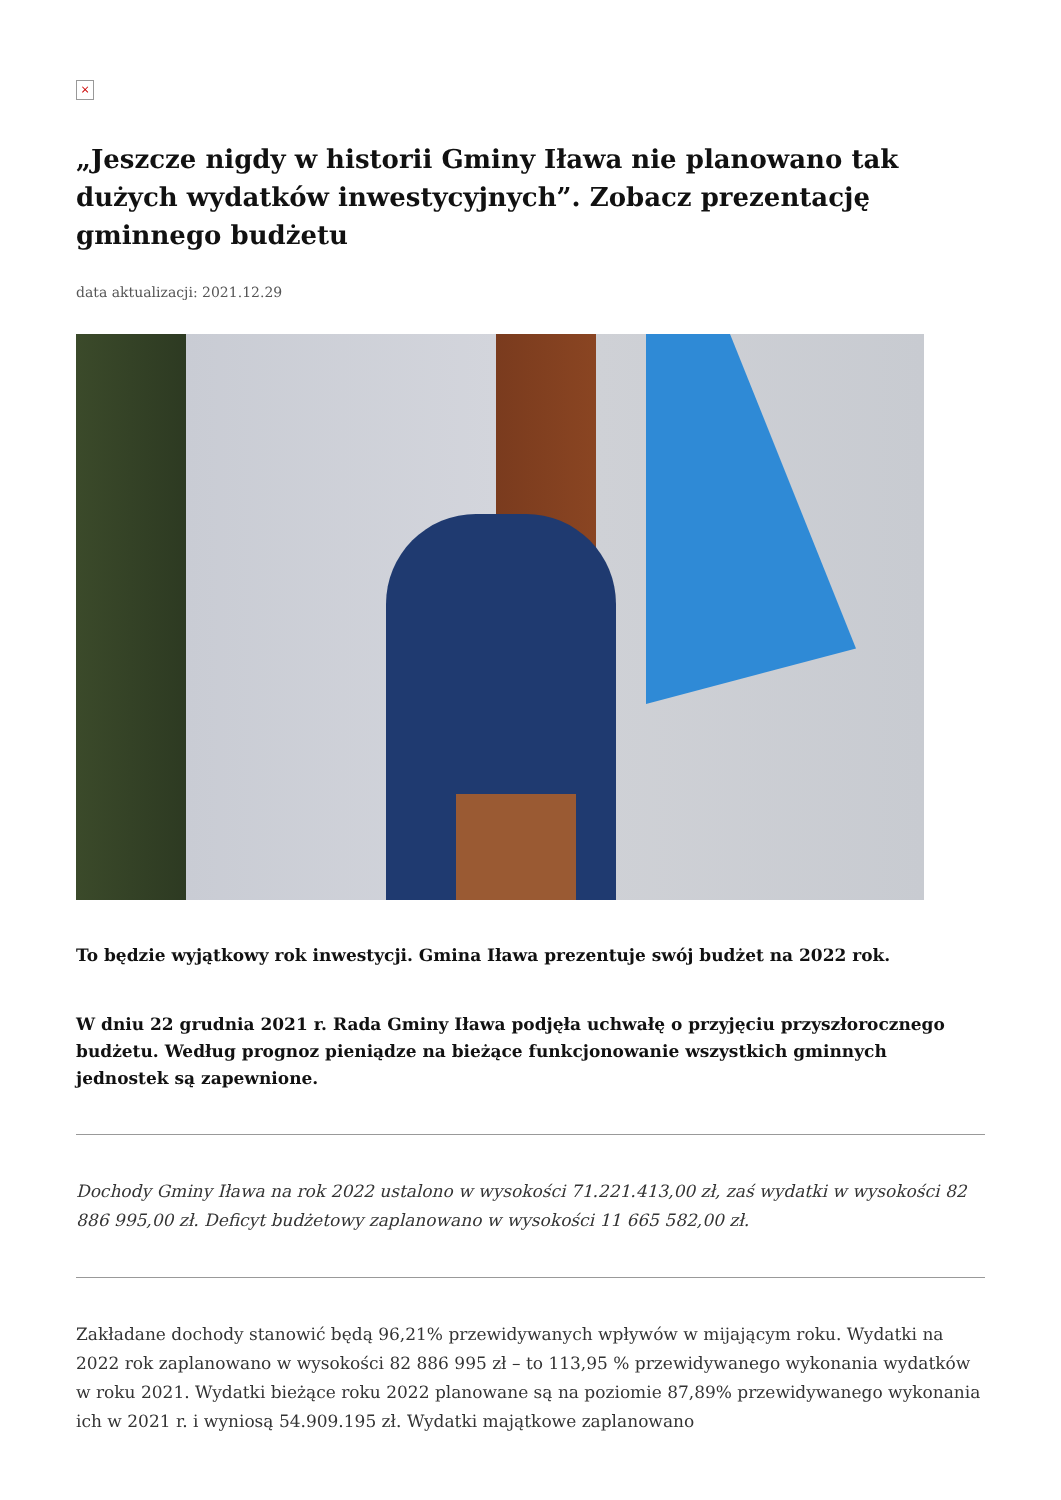×
„Jeszcze nigdy w historii Gminy Iława nie planowano tak dużych wydatków inwestycyjnych”. Zobacz prezentację gminnego budżetu
data aktualizacji: 2021.12.29
To będzie wyjątkowy rok inwestycji. Gmina Iława prezentuje swój budżet na 2022 rok.
W dniu 22 grudnia 2021 r. Rada Gminy Iława podjęła uchwałę o przyjęciu przyszłorocznego budżetu. Według prognoz pieniądze na bieżące funkcjonowanie wszystkich gminnych jednostek są zapewnione.
Dochody Gminy Iława na rok 2022 ustalono w wysokości 71.221.413,00 zł, zaś wydatki w wysokości 82 886 995,00 zł. Deficyt budżetowy zaplanowano w wysokości 11 665 582,00 zł.
Zakładane dochody stanowić będą 96,21% przewidywanych wpływów w mijającym roku. Wydatki na 2022 rok zaplanowano w wysokości 82 886 995 zł – to 113,95 % przewidywanego wykonania wydatków w roku 2021. Wydatki bieżące roku 2022 planowane są na poziomie 87,89% przewidywanego wykonania ich w 2021 r. i wyniosą 54.909.195 zł. Wydatki majątkowe zaplanowano